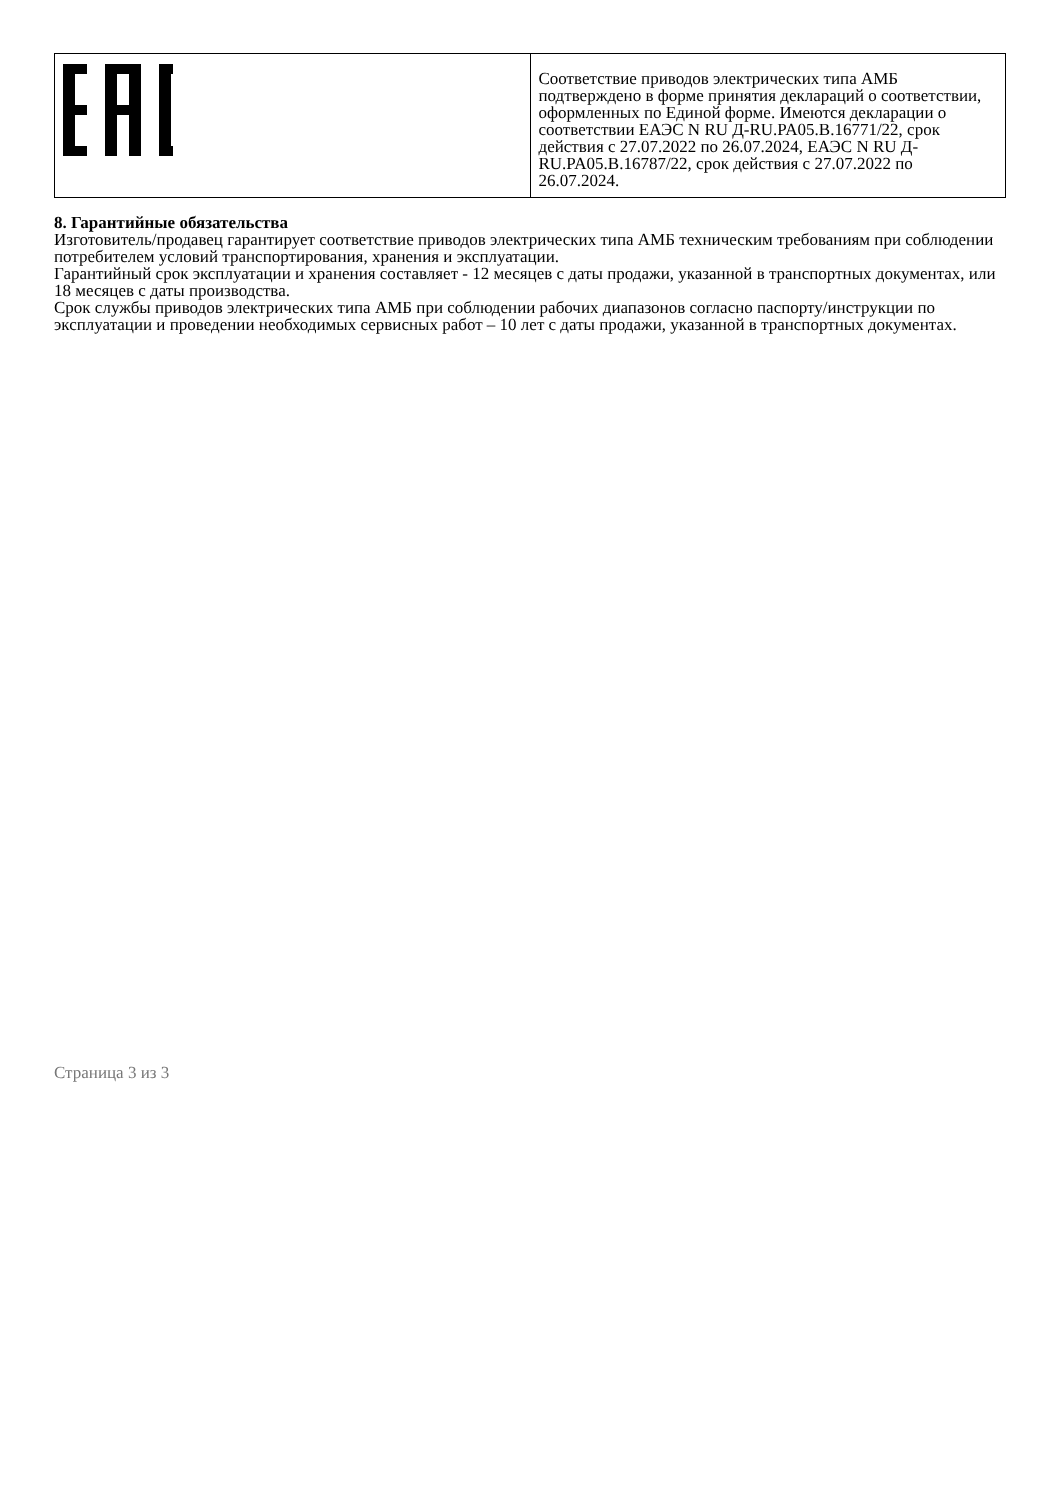| | Соответствие приводов электрических типа АМБ подтверждено в форме принятия деклараций о соответствии, оформленных по Единой форме. Имеются декларации о соответствии ЕАЭС N RU Д-RU.PA05.B.16771/22, срок действия с 27.07.2022 по 26.07.2024, ЕАЭС N RU Д-RU.PA05.B.16787/22, срок действия с 27.07.2022 по 26.07.2024. |
8. Гарантийные обязательства
Изготовитель/продавец гарантирует соответствие приводов электрических типа АМБ техническим требованиям при соблюдении потребителем условий транспортирования, хранения и эксплуатации.
Гарантийный срок эксплуатации и хранения составляет - 12 месяцев с даты продажи, указанной в транспортных документах, или 18 месяцев с даты производства.
Срок службы приводов электрических типа АМБ при соблюдении рабочих диапазонов согласно паспорту/инструкции по эксплуатации и проведении необходимых сервисных работ – 10 лет с даты продажи, указанной в транспортных документах.
Страница 3 из 3